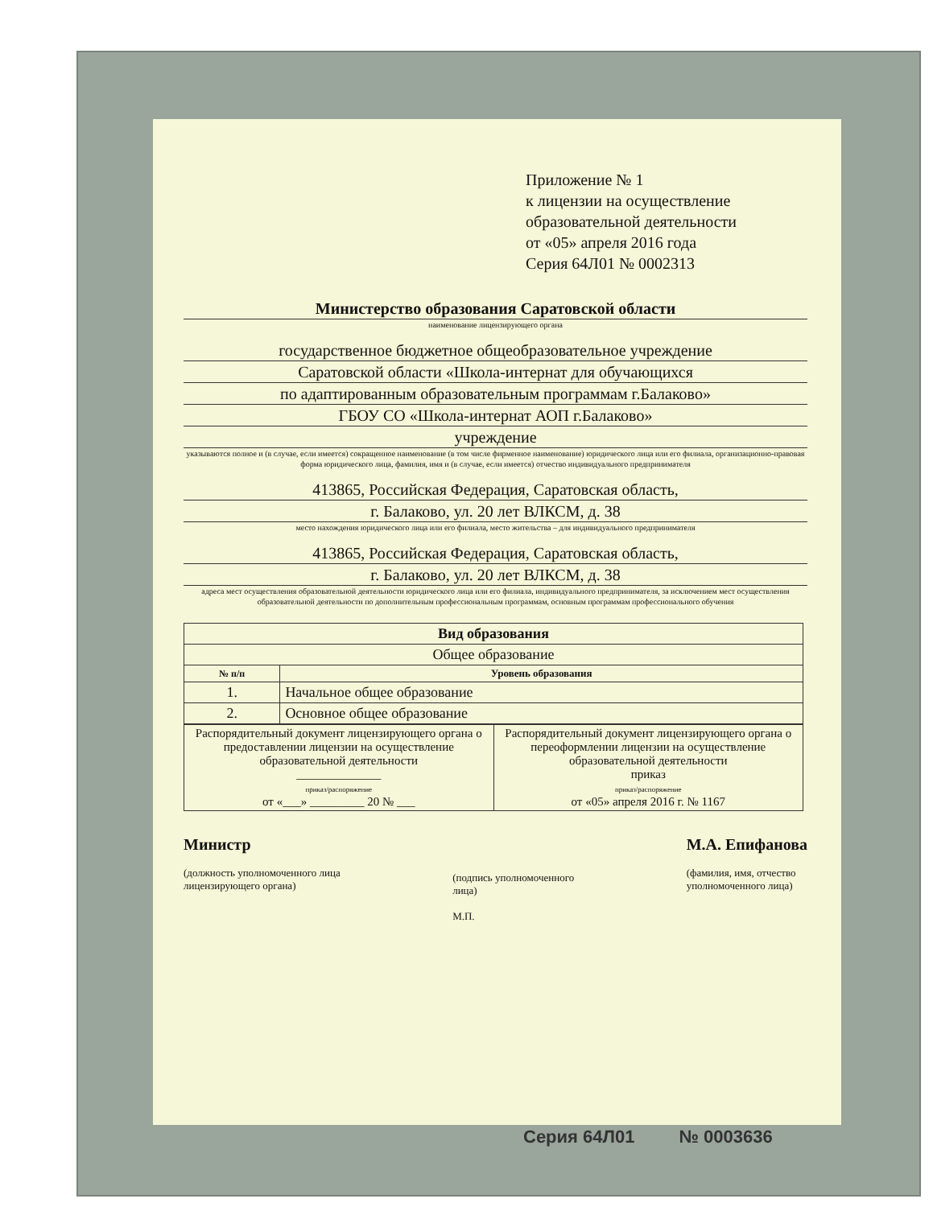Приложение № 1
к лицензии на осуществление
образовательной деятельности
от «05» апреля 2016 года
Серия 64Л01 № 0002313
Министерство образования Саратовской области
наименование лицензирующего органа
государственное бюджетное общеобразовательное учреждение
Саратовской области «Школа-интернат для обучающихся
по адаптированным образовательным программам г.Балаково»
ГБОУ СО «Школа-интернат АОП г.Балаково»
учреждение
указываются полное и (в случае, если имеется) сокращенное наименование (в том числе фирменное наименование) юридического лица или его филиала, организационно-правовая форма юридического лица, фамилия, имя и (в случае, если имеется) отчество индивидуального предпринимателя
413865, Российская Федерация, Саратовская область,
г. Балаково, ул. 20 лет ВЛКСМ, д. 38
место нахождения юридического лица или его филиала, место жительства – для индивидуального предпринимателя
413865, Российская Федерация, Саратовская область,
г. Балаково, ул. 20 лет ВЛКСМ, д. 38
адреса мест осуществления образовательной деятельности юридического лица или его филиала, индивидуального предпринимателя, за исключением мест осуществления образовательной деятельности по дополнительным профессиональным программам, основным программам профессионального обучения
| Вид образования | |
| --- | --- |
| Общее образование | |
| № п/п | Уровень образования |
| 1. | Начальное общее образование |
| 2. | Основное общее образование |
| Распорядительный документ лицензирующего органа о предоставлении лицензии на осуществление образовательной деятельности ______________ приказ/распоряжение от «___» _________ 20 № ___ | Распорядительный документ лицензирующего органа о переоформлении лицензии на осуществление образовательной деятельности приказ приказ/распоряжение от «05» апреля 2016 г. № 1167 |
Министр
(должность уполномоченного лица
лицензирующего органа)
(подпись уполномоченного
лица)
М.П.
М.А. Епифанова
(фамилия, имя, отчество
уполномоченного лица)
Серия 64Л01 № 0003636